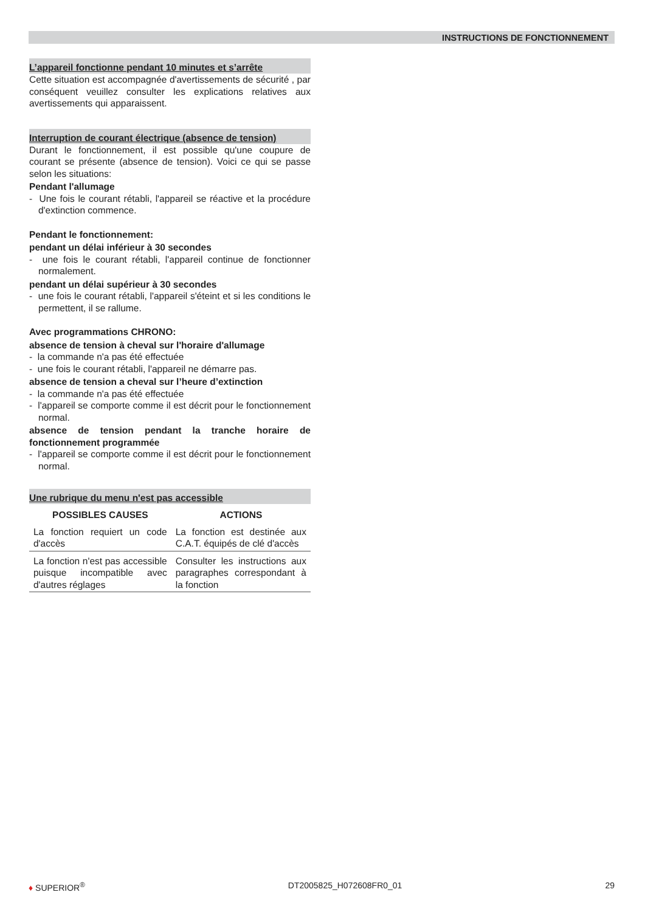INSTRUCTIONS DE FONCTIONNEMENT
L’appareil fonctionne pendant 10 minutes et s’arrête
Cette situation est accompagnée d'avertissements de sécurité , par conséquent veuillez consulter les explications relatives aux avertissements qui apparaissent.
Interruption de courant électrique (absence de tension)
Durant le fonctionnement, il est possible qu'une coupure de courant se présente (absence de tension). Voici ce qui se passe selon les situations:
Pendant l'allumage
- Une fois le courant rétabli, l'appareil se réactive et la procédure d'extinction commence.
Pendant le fonctionnement:
pendant un délai inférieur à 30 secondes
- une fois le courant rétabli, l'appareil continue de fonctionner normalement.
pendant un délai supérieur à 30 secondes
- une fois le courant rétabli, l'appareil s'éteint et si les conditions le permettent, il se rallume.
Avec programmations CHRONO:
absence de tension à cheval sur l'horaire d'allumage
- la commande n'a pas été effectuée
- une fois le courant rétabli, l'appareil ne démarre pas.
absence de tension a cheval sur l’heure d’extinction
- la commande n'a pas été effectuée
- l'appareil se comporte comme il est décrit pour le fonctionnement normal.
absence de tension pendant la tranche horaire de fonctionnement programmée
- l'appareil se comporte comme il est décrit pour le fonctionnement normal.
Une rubrique du menu n'est pas accessible
| POSSIBLES CAUSES | ACTIONS |
| --- | --- |
| La fonction requiert un code d'accès | La fonction est destinée aux C.A.T. équipés de clé d'accès |
| La fonction n'est pas accessible puisque incompatible avec d'autres réglages | Consulter les instructions aux paragraphes correspondant à la fonction |
♦ SUPERIOR<sup>®</sup> DT2005825_H072608FR0_01 29